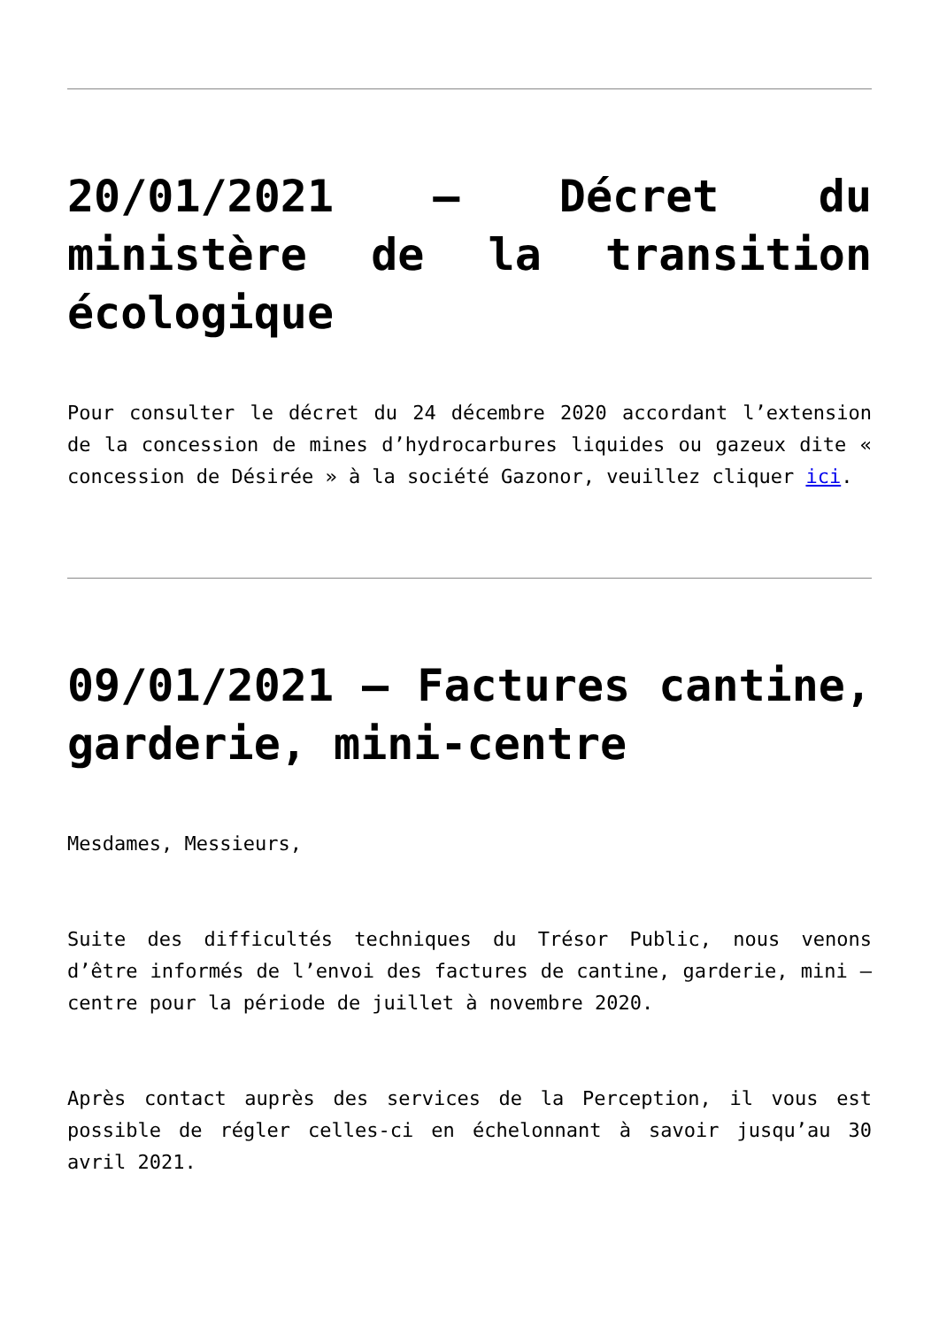20/01/2021 – Décret du ministère de la transition écologique
Pour consulter le décret du 24 décembre 2020 accordant l’extension de la concession de mines d’hydrocarbures liquides ou gazeux dite « concession de Désirée » à la société Gazonor, veuillez cliquer ici.
09/01/2021 – Factures cantine, garderie, mini-centre
Mesdames, Messieurs,
Suite des difficultés techniques du Trésor Public, nous venons d’être informés de l’envoi des factures de cantine, garderie, mini – centre pour la période de juillet à novembre 2020.
Après contact auprès des services de la Perception, il vous est possible de régler celles-ci en échelonnant à savoir jusqu’au 30 avril 2021.